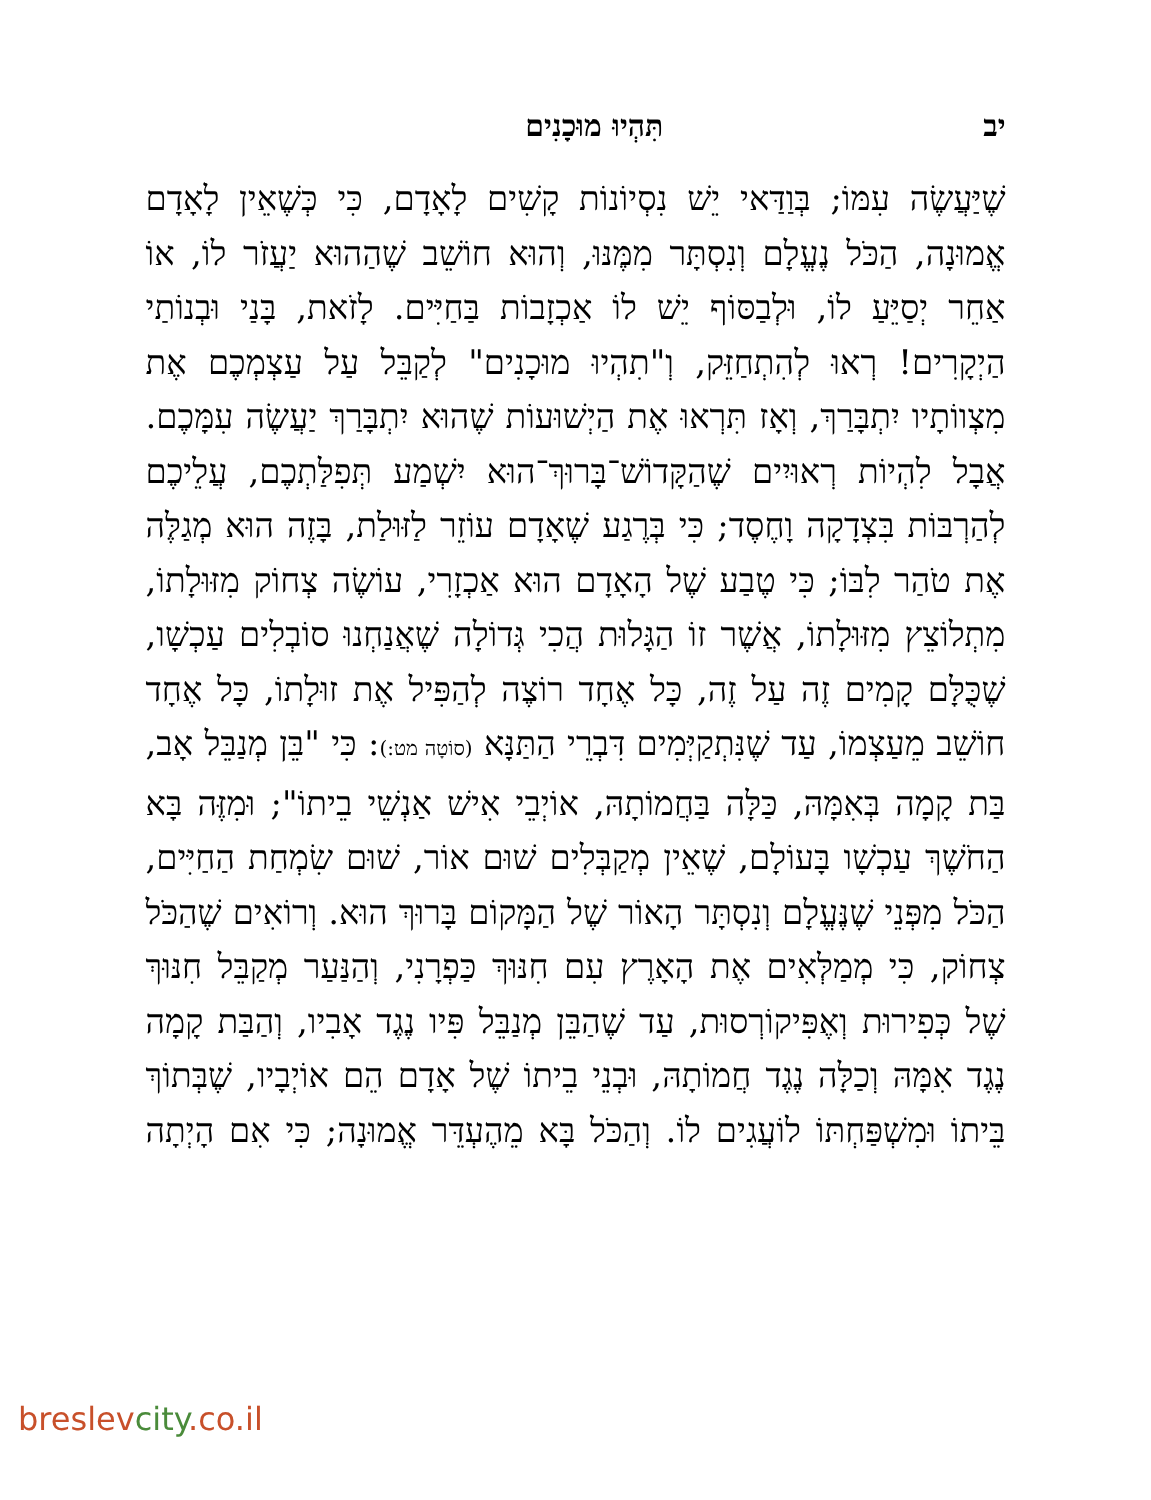יב תִּהְיוּ מוּכָנִים
שֶׁיַּעֲשֶׂה עִמּוֹ; בְּוַדַּאי יֵשׁ נִסְיוֹנוֹת קָשִׁים לָאָדָם, כִּי כְּשֶׁאֵין לָאָדָם אֱמוּנָה, הַכֹּל נֶעֱלָם וְנִסְתָּר מִמֶּנּוּ, וְהוּא חוֹשֵׁב שֶׁהַהוּא יַעֲזֹר לוֹ, אוֹ אַחֵר יְסַיֵּעַ לוֹ, וּלְבַסּוֹף יֵשׁ לוֹ אַכְזָבוֹת בַּחַיִּים. לָזֹאת, בָּנַי וּבְנוֹתַי הַיְקָרִים! רְאוּ לְהִתְחַזֵּק, וְ"תִהְיוּ מוּכָנִים" לְקַבֵּל עַל עַצְמְכֶם אֶת מִצְווֹתָיו יִתְבָּרַךְ, וְאָז תִּרְאוּ אֶת הַיְשׁוּעוֹת שֶׁהוּא יִתְבָּרַךְ יַעֲשֶׂה עִמָּכֶם. אֲבָל לִהְיוֹת רְאוּיִים שֶׁהַקָּדוֹשׁ־בָּרוּךְ־הוּא יִשְׁמַע תְּפִלַּתְכֶם, עֲלֵיכֶם לְהַרְבּוֹת בִּצְדָקָה וָחֶסֶד; כִּי בְּרֶגַע שֶׁאָדָם עוֹזֵר לַזּוּלַת, בָּזֶה הוּא מְגַלֶּה אֶת טֹהַר לִבּוֹ; כִּי טֶבַע שֶׁל הָאָדָם הוּא אַכְזָרִי, עוֹשֶׂה צְחוֹק מִזּוּלָתוֹ, מִתְלוֹצֵץ מִזּוּלָתוֹ, אֲשֶׁר זוֹ הַגָּלוּת הֲכִי גְּדוֹלָה שֶׁאֲנַחְנוּ סוֹבְלִים עַכְשָׁו, שֶׁכֻּלָּם קָמִים זֶה עַל זֶה, כָּל אֶחָד רוֹצֶה לְהַפִּיל אֶת זוּלָתוֹ, כָּל אֶחָד חוֹשֵׁב מֵעַצְמוֹ, עַד שֶׁנִּתְקַיְּמִים דִּבְרֵי הַתַּנָּא (סוֹטָה מט:): כִּי "בֵּן מְנַבֵּל אָב, בַּת קָמָה בְּאִמָּהּ, כַּלָּה בַּחֲמוֹתָהּ, אוֹיְבֵי אִישׁ אַנְשֵׁי בֵיתוֹ"; וּמִזֶּה בָּא הַחֹשֶׁךְ עַכְשָׁו בָּעוֹלָם, שֶׁאֵין מְקַבְּלִים שׁוּם אוֹר, שׁוּם שִׂמְחַת הַחַיִּים, הַכֹּל מִפְּנֵי שֶׁנֶּעֱלָם וְנִסְתָּר הָאוֹר שֶׁל הַמָּקוֹם בָּרוּךְ הוּא. וְרוֹאִים שֶׁהַכֹּל צְחוֹק, כִּי מְמַלְּאִים אֶת הָאָרֶץ עִם חִנּוּךְ כַּפְרָנִי, וְהַנַּעַר מְקַבֵּל חִנּוּךְ שֶׁל כְּפִירוּת וְאֶפִּיקוֹרְסוּת, עַד שֶׁהַבֵּן מְנַבֵּל פִּיו נֶגֶד אָבִיו, וְהַבַּת קָמָה נֶגֶד אִמָּהּ וְכַלָּה נֶגֶד חֲמוֹתָהּ, וּבְנֵי בֵיתוֹ שֶׁל אָדָם הֵם אוֹיְבָיו, שֶׁבְּתוֹךְ בֵּיתוֹ וּמִשְׁפַּחְתּוֹ לוֹעֲגִים לוֹ. וְהַכֹּל בָּא מֵהֶעְדֵּר אֱמוּנָה; כִּי אִם הָיְתָה
breslevcity.co.il